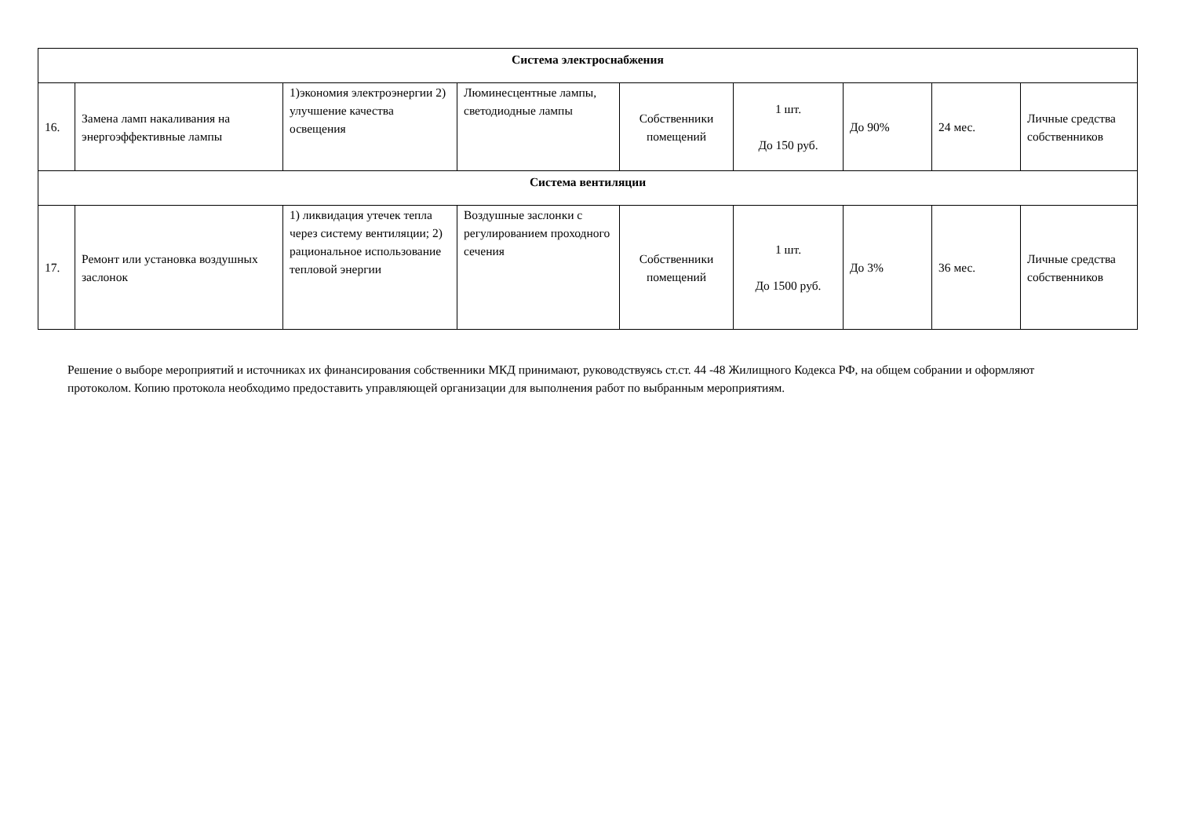| Система электроснабжения | | | | | | | | |
| 16. | Замена ламп накаливания на энергоэффективные лампы | 1)экономия электроэнергии 2) улучшение качества освещения | Люминесцентные лампы, светодиодные лампы | Собственники помещений | 1 шт. До 150 руб. | До 90% | 24 мес. | Личные средства собственников |
| Система вентиляции | | | | | | | | |
| 17. | Ремонт или установка воздушных заслонок | 1) ликвидация утечек тепла через систему вентиляции; 2) рациональное использование тепловой энергии | Воздушные заслонки с регулированием проходного сечения | Собственники помещений | 1 шт. До 1500 руб. | До 3% | 36 мес. | Личные средства собственников |
Решение о выборе мероприятий и источниках их финансирования собственники МКД принимают, руководствуясь ст.ст. 44 -48 Жилищного Кодекса РФ, на общем собрании и оформляют протоколом. Копию протокола необходимо предоставить управляющей организации для выполнения работ по выбранным мероприятиям.